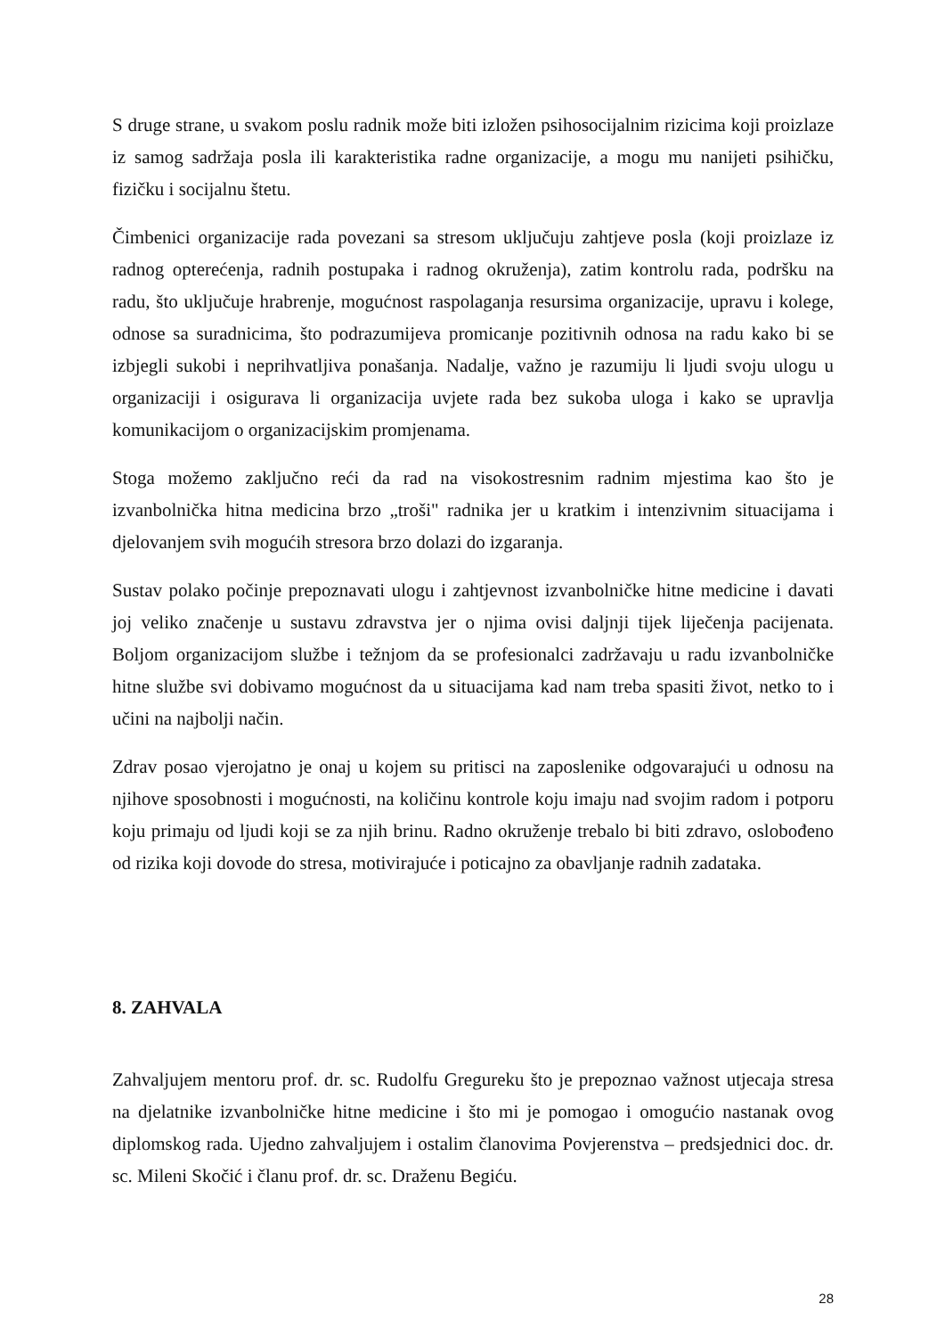S druge strane, u svakom poslu radnik može biti izložen psihosocijalnim rizicima koji proizlaze iz samog sadržaja posla ili karakteristika radne organizacije, a mogu mu nanijeti psihičku, fizičku i socijalnu štetu.
Čimbenici organizacije rada povezani sa stresom uključuju zahtjeve posla (koji proizlaze iz radnog opterećenja, radnih postupaka i radnog okruženja), zatim kontrolu rada, podršku na radu, što uključuje hrabrenje, mogućnost raspolaganja resursima organizacije, upravu i kolege, odnose sa suradnicima, što podrazumijeva promicanje pozitivnih odnosa na radu kako bi se izbjegli sukobi i neprihvatljiva ponašanja. Nadalje, važno je razumiju li ljudi svoju ulogu u organizaciji i osigurava li organizacija uvjete rada bez sukoba uloga i kako se upravlja komunikacijom o organizacijskim promjenama.
Stoga možemo zaključno reći da rad na visokostresnim radnim mjestima kao što je izvanbolnička hitna medicina brzo „troši" radnika jer u kratkim i intenzivnim situacijama i djelovanjem svih mogućih stresora brzo dolazi do izgaranja.
Sustav polako počinje prepoznavati ulogu i zahtjevnost izvanbolničke hitne medicine i davati joj veliko značenje u sustavu zdravstva jer o njima ovisi daljnji tijek liječenja pacijenata. Boljom organizacijom službe i težnjom da se profesionalci zadržavaju u radu izvanbolničke hitne službe svi dobivamo mogućnost da u situacijama kad nam treba spasiti život, netko to i učini na najbolji način.
Zdrav posao vjerojatno je onaj u kojem su pritisci na zaposlenike odgovarajući u odnosu na njihove sposobnosti i mogućnosti, na količinu kontrole koju imaju nad svojim radom i potporu koju primaju od ljudi koji se za njih brinu. Radno okruženje trebalo bi biti zdravo, oslobođeno od rizika koji dovode do stresa, motivirajuće i poticajno za obavljanje radnih zadataka.
8. ZAHVALA
Zahvaljujem mentoru prof. dr. sc. Rudolfu Gregureku što je prepoznao važnost utjecaja stresa na djelatnike izvanbolničke hitne medicine i što mi je pomogao i omogućio nastanak ovog diplomskog rada. Ujedno zahvaljujem i ostalim članovima Povjerenstva – predsjednici doc. dr. sc. Mileni Skočić i članu prof. dr. sc. Draženu Begiću.
28